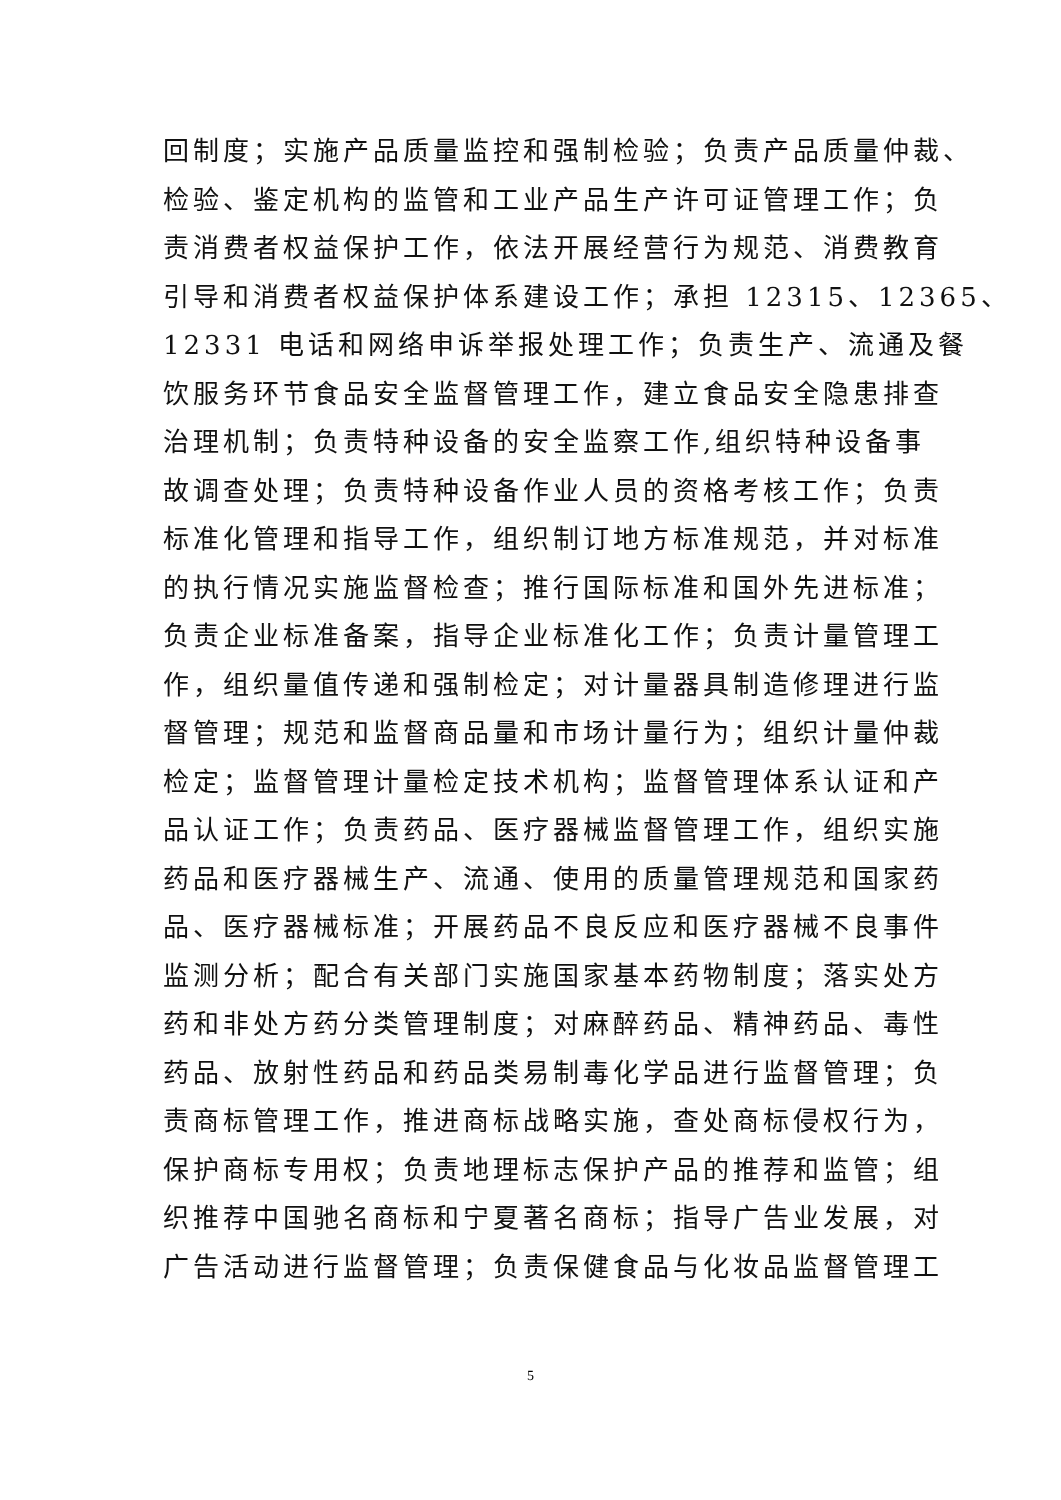回制度；实施产品质量监控和强制检验；负责产品质量仲裁、
检验、鉴定机构的监管和工业产品生产许可证管理工作；负
责消费者权益保护工作，依法开展经营行为规范、消费教育
引导和消费者权益保护体系建设工作；承担 12315、12365、
12331 电话和网络申诉举报处理工作；负责生产、流通及餐
饮服务环节食品安全监督管理工作，建立食品安全隐患排查
治理机制；负责特种设备的安全监察工作,组织特种设备事
故调查处理；负责特种设备作业人员的资格考核工作；负责
标准化管理和指导工作，组织制订地方标准规范，并对标准
的执行情况实施监督检查；推行国际标准和国外先进标准；
负责企业标准备案，指导企业标准化工作；负责计量管理工
作，组织量值传递和强制检定；对计量器具制造修理进行监
督管理；规范和监督商品量和市场计量行为；组织计量仲裁
检定；监督管理计量检定技术机构；监督管理体系认证和产
品认证工作；负责药品、医疗器械监督管理工作，组织实施
药品和医疗器械生产、流通、使用的质量管理规范和国家药
品、医疗器械标准；开展药品不良反应和医疗器械不良事件
监测分析；配合有关部门实施国家基本药物制度；落实处方
药和非处方药分类管理制度；对麻醉药品、精神药品、毒性
药品、放射性药品和药品类易制毒化学品进行监督管理；负
责商标管理工作，推进商标战略实施，查处商标侵权行为，
保护商标专用权；负责地理标志保护产品的推荐和监管；组
织推荐中国驰名商标和宁夏著名商标；指导广告业发展，对
广告活动进行监督管理；负责保健食品与化妆品监督管理工
5